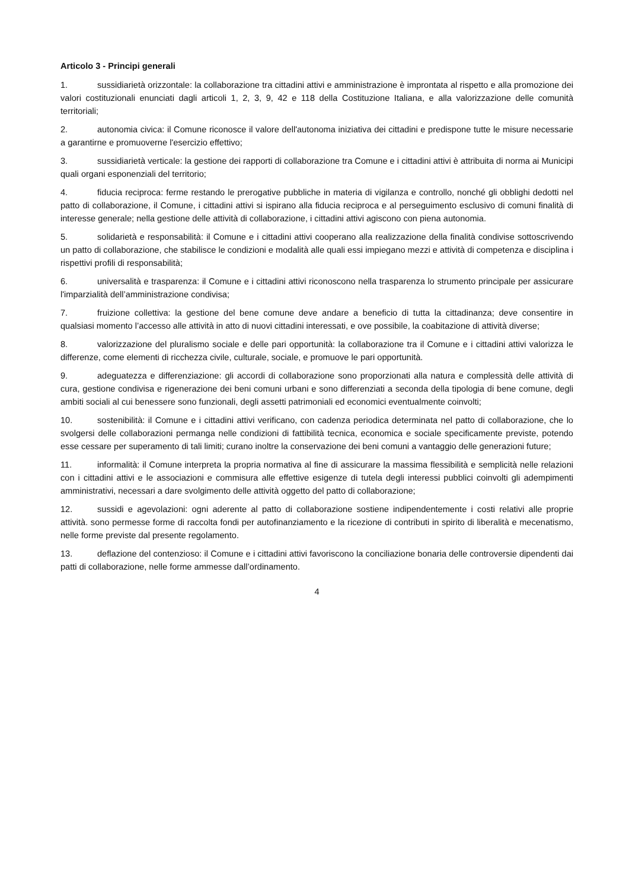Articolo 3 - Principi generali
1. sussidiarietà orizzontale: la collaborazione tra cittadini attivi e amministrazione è improntata al rispetto e alla promozione dei valori costituzionali enunciati dagli articoli 1, 2, 3, 9, 42 e 118 della Costituzione Italiana, e alla valorizzazione delle comunità territoriali;
2. autonomia civica: il Comune riconosce il valore dell'autonoma iniziativa dei cittadini e predispone tutte le misure necessarie a garantirne e promuoverne l'esercizio effettivo;
3. sussidiarietà verticale: la gestione dei rapporti di collaborazione tra Comune e i cittadini attivi è attribuita di norma ai Municipi quali organi esponenziali del territorio;
4. fiducia reciproca: ferme restando le prerogative pubbliche in materia di vigilanza e controllo, nonché gli obblighi dedotti nel patto di collaborazione, il Comune, i cittadini attivi si ispirano alla fiducia reciproca e al perseguimento esclusivo di comuni finalità di interesse generale; nella gestione delle attività di collaborazione, i cittadini attivi agiscono con piena autonomia.
5. solidarietà e responsabilità: il Comune e i cittadini attivi cooperano alla realizzazione della finalità condivise sottoscrivendo un patto di collaborazione, che stabilisce le condizioni e modalità alle quali essi impiegano mezzi e attività di competenza e disciplina i rispettivi profili di responsabilità;
6. universalità e trasparenza: il Comune e i cittadini attivi riconoscono nella trasparenza lo strumento principale per assicurare l'imparzialità dell’amministrazione condivisa;
7. fruizione collettiva: la gestione del bene comune deve andare a beneficio di tutta la cittadinanza; deve consentire in qualsiasi momento l’accesso alle attività in atto di nuovi cittadini interessati, e ove possibile, la coabitazione di attività diverse;
8. valorizzazione del pluralismo sociale e delle pari opportunità: la collaborazione tra il Comune e i cittadini attivi valorizza le differenze, come elementi di ricchezza civile, culturale, sociale, e promuove le pari opportunità.
9. adeguatezza e differenziazione: gli accordi di collaborazione sono proporzionati alla natura e complessità delle attività di cura, gestione condivisa e rigenerazione dei beni comuni urbani e sono differenziati a seconda della tipologia di bene comune, degli ambiti sociali al cui benessere sono funzionali, degli assetti patrimoniali ed economici eventualmente coinvolti;
10. sostenibilità: il Comune e i cittadini attivi verificano, con cadenza periodica determinata nel patto di collaborazione, che lo svolgersi delle collaborazioni permanga nelle condizioni di fattibilità tecnica, economica e sociale specificamente previste, potendo esse cessare per superamento di tali limiti; curano inoltre la conservazione dei beni comuni a vantaggio delle generazioni future;
11. informalità: il Comune interpreta la propria normativa al fine di assicurare la massima flessibilità e semplicità nelle relazioni con i cittadini attivi e le associazioni e commisura alle effettive esigenze di tutela degli interessi pubblici coinvolti gli adempimenti amministrativi, necessari a dare svolgimento delle attività oggetto del patto di collaborazione;
12. sussidi e agevolazioni: ogni aderente al patto di collaborazione sostiene indipendentemente i costi relativi alle proprie attività. sono permesse forme di raccolta fondi per autofinanziamento e la ricezione di contributi in spirito di liberalità e mecenatismo, nelle forme previste dal presente regolamento.
13. deflazione del contenzioso: il Comune e i cittadini attivi favoriscono la conciliazione bonaria delle controversie dipendenti dai patti di collaborazione, nelle forme ammesse dall’ordinamento.
4